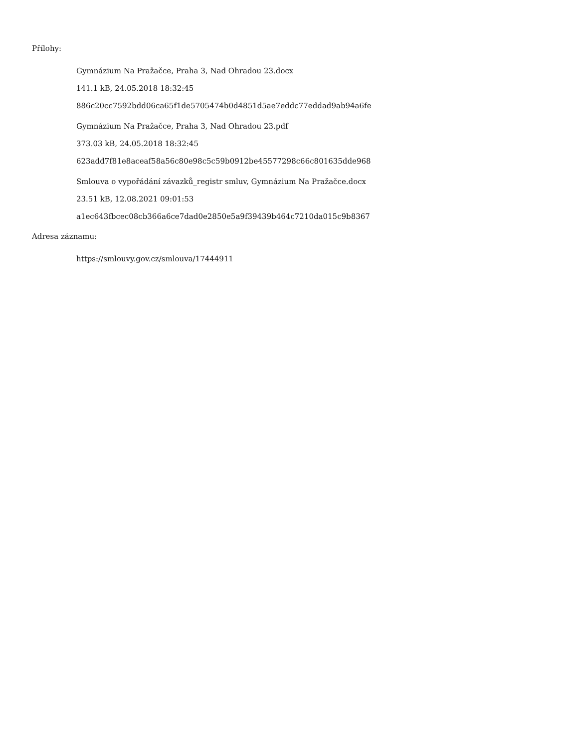Přílohy:
Gymnázium Na Pražačce, Praha 3, Nad Ohradou 23.docx
141.1 kB, 24.05.2018 18:32:45
886c20cc7592bdd06ca65f1de5705474b0d4851d5ae7eddc77eddad9ab94a6fe
Gymnázium Na Pražačce, Praha 3, Nad Ohradou 23.pdf
373.03 kB, 24.05.2018 18:32:45
623add7f81e8aceaf58a56c80e98c5c59b0912be45577298c66c801635dde968
Smlouva o vypořádání závazků_registr smluv, Gymnázium Na Pražačce.docx
23.51 kB, 12.08.2021 09:01:53
a1ec643fbcec08cb366a6ce7dad0e2850e5a9f39439b464c7210da015c9b8367
Adresa záznamu:
https://smlouvy.gov.cz/smlouva/17444911